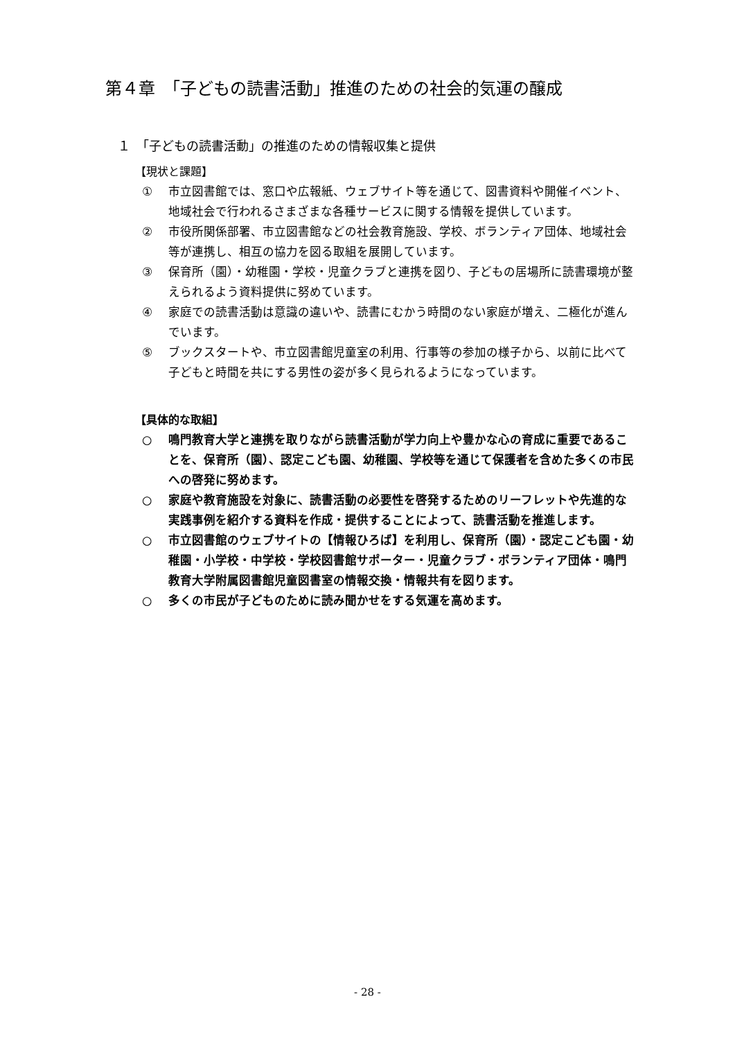第４章　「子どもの読書活動」推進のための社会的気運の醸成
１　「子どもの読書活動」の推進のための情報収集と提供
【現状と課題】
① 市立図書館では、窓口や広報紙、ウェブサイト等を通じて、図書資料や開催イベント、地域社会で行われるさまざまな各種サービスに関する情報を提供しています。
② 市役所関係部署、市立図書館などの社会教育施設、学校、ボランティア団体、地域社会等が連携し、相互の協力を図る取組を展開しています。
③ 保育所（園）・幼稚園・学校・児童クラブと連携を図り、子どもの居場所に読書環境が整えられるよう資料提供に努めています。
④ 家庭での読書活動は意識の違いや、読書にむかう時間のない家庭が増え、二極化が進んでいます。
⑤ ブックスタートや、市立図書館児童室の利用、行事等の参加の様子から、以前に比べて子どもと時間を共にする男性の姿が多く見られるようになっています。
【具体的な取組】
○ 鳴門教育大学と連携を取りながら読書活動が学力向上や豊かな心の育成に重要であることを、保育所（園）、認定こども園、幼稚園、学校等を通じて保護者を含めた多くの市民への啓発に努めます。
○ 家庭や教育施設を対象に、読書活動の必要性を啓発するためのリーフレットや先進的な実践事例を紹介する資料を作成・提供することによって、読書活動を推進します。
○ 市立図書館のウェブサイトの【情報ひろば】を利用し、保育所（園）・認定こども園・幼稚園・小学校・中学校・学校図書館サポーター・児童クラブ・ボランティア団体・鳴門教育大学附属図書館児童図書室の情報交換・情報共有を図ります。
○ 多くの市民が子どものために読み聞かせをする気運を高めます。
- 28 -